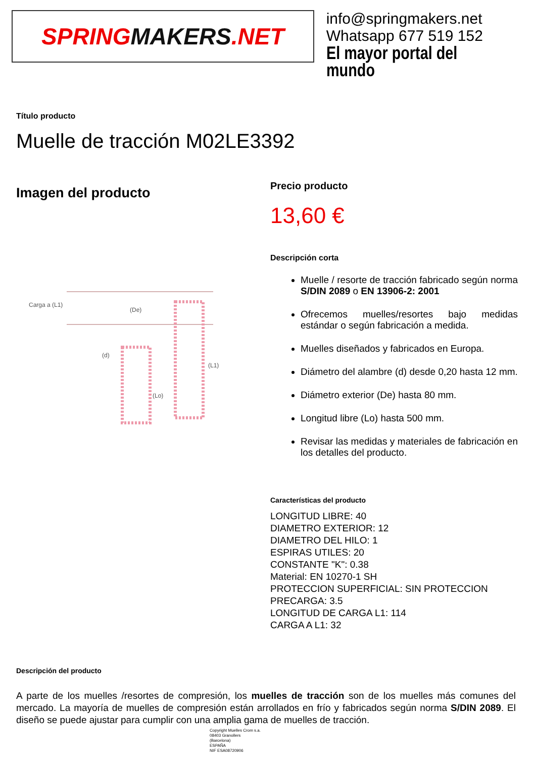SPRING MAKERS.NET
info@springmakers.net
Whatsapp 677 519 152
El mayor portal del mundo
Título producto
Muelle de tracción M02LE3392
Imagen del producto
Carga a (L1)
(De)
(d)
(Lo)
(L1)
Precio producto
13,60 €
Descripción corta
Muelle / resorte de tracción fabricado según norma S/DIN 2089 o EN 13906-2: 2001
Ofrecemos muelles/resortes bajo medidas estándar o según fabricación a medida.
Muelles diseñados y fabricados en Europa.
Diámetro del alambre (d) desde 0,20 hasta 12 mm.
Diámetro exterior (De) hasta 80 mm.
Longitud libre (Lo) hasta 500 mm.
Revisar las medidas y materiales de fabricación en los detalles del producto.
Características del producto
LONGITUD LIBRE: 40
DIAMETRO EXTERIOR: 12
DIAMETRO DEL HILO: 1
ESPIRAS UTILES: 20
CONSTANTE "K": 0.38
Material: EN 10270-1 SH
PROTECCION SUPERFICIAL: SIN PROTECCION
PRECARGA: 3.5
LONGITUD DE CARGA L1: 114
CARGA A L1: 32
Descripción del producto
A parte de los muelles /resortes de compresión, los muelles de tracción son de los muelles más comunes del mercado. La mayoría de muelles de compresión están arrollados en frío y fabricados según norma S/DIN 2089. El diseño se puede ajustar para cumplir con una amplia gama de muelles de tracción.
Copyright Muelles Crom s.a.
08403 Granollers
(Barcelona)
ESPAÑA
NIF ESA08720906